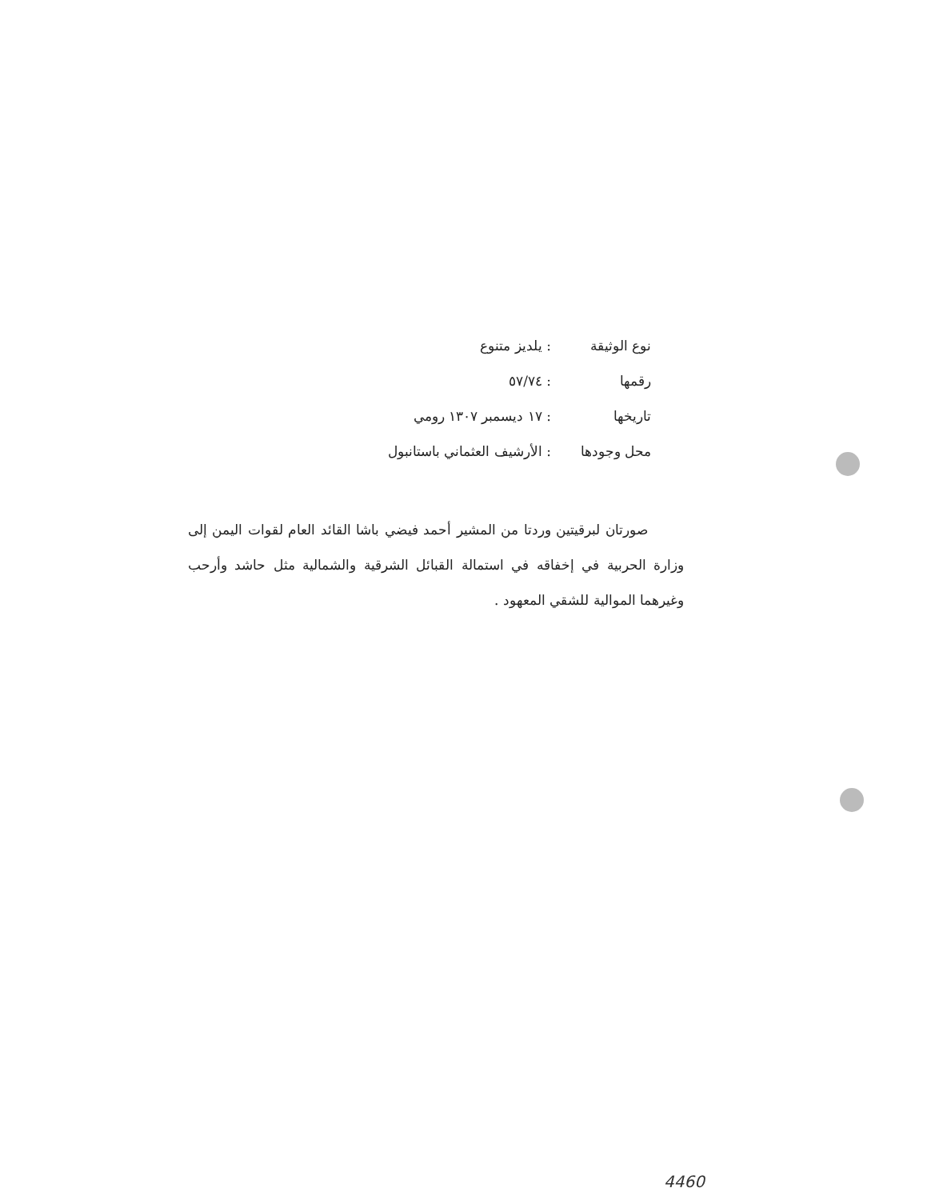نوع الوثيقة: يلديز متنوع
رقمها: ٥٧/٧٤
تاريخها: ١٧ ديسمبر ١٣٠٧ رومي
محل وجودها: الأرشيف العثماني باستانبول
صورتان لبرقيتين وردتا من المشير أحمد فيضي باشا القائد العام لقوات اليمن إلى وزارة الحربية في إخفاقه في استمالة القبائل الشرقية والشمالية مثل حاشد وأرحب وغيرهما الموالية للشقي المعهود .
4460